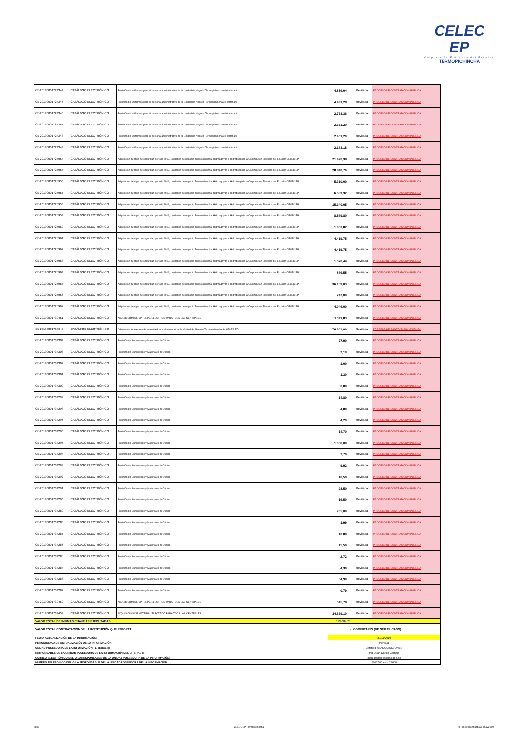CELEC EP
Corporación Eléctrica del Ecuador
TERMOPICHINCHA
| CE-20190001724344 | CATÁLOGO ELECTRÓNICO | Provisión de uniformes para el personal administrativo de la Unidad de Negocio Termopichincha e Hidrotoapi. | 4.856,04 | Revisada | PROCESO DE CONTRATACIÓN PUBLICA |
| CE-20190001724345 | CATÁLOGO ELECTRÓNICO | Provisión de uniformes para el personal administrativo de la Unidad de Negocio Termopichincha e Hidrotoapi. | 4.491,28 | Revisada | PROCESO DE CONTRATACIÓN PUBLICA |
| CE-20190001724346 | CATÁLOGO ELECTRÓNICO | Provisión de uniformes para el personal administrativo de la Unidad de Negocio Termopichincha e Hidrotoapi. | 2.733,36 | Revisada | PROCESO DE CONTRATACIÓN PUBLICA |
| CE-20190001724347 | CATÁLOGO ELECTRÓNICO | Provisión de uniformes para el personal administrativo de la Unidad de Negocio Termopichincha e Hidrotoapi. | 2.331,20 | Revisada | PROCESO DE CONTRATACIÓN PUBLICA |
| CE-20190001724348 | CATÁLOGO ELECTRÓNICO | Provisión de uniformes para el personal administrativo de la Unidad de Negocio Termopichincha e Hidrotoapi. | 2.461,20 | Revisada | PROCESO DE CONTRATACIÓN PUBLICA |
| CE-20190001724349 | CATÁLOGO ELECTRÓNICO | Provisión de uniformes para el personal administrativo de la Unidad de Negocio Termopichincha e Hidrotoapi. | 2.163,18 | Revisada | PROCESO DE CONTRATACIÓN PUBLICA |
| CE-20190001725954 | CATÁLOGO ELECTRÓNICO | Adquisición de ropa de seguridad período 2019, Unidades de negocio Termopichincha, Hidroagoyan e Hidrotioapi de la Corporación Electrica del Ecuador CELEC EP | 21.920,38 | Revisada | PROCESO DE CONTRATACIÓN PUBLICA |
| CE-20190001725955 | CATÁLOGO ELECTRÓNICO | Adquisición de ropa de seguridad período 2019, Unidades de negocio Termopichincha, Hidroagoyan e Hidrotioapi de la Corporación Electrica del Ecuador CELEC EP | 28.840,76 | Revisada | PROCESO DE CONTRATACIÓN PUBLICA |
| CE-20190001725956 | CATÁLOGO ELECTRÓNICO | Adquisición de ropa de seguridad período 2019, Unidades de negocio Termopichincha, Hidroagoyan e Hidrotioapi de la Corporación Electrica del Ecuador CELEC EP | 5.310,00 | Revisada | PROCESO DE CONTRATACIÓN PUBLICA |
| CE-20190001725957 | CATÁLOGO ELECTRÓNICO | Adquisición de ropa de seguridad período 2019, Unidades de negocio Termopichincha, Hidroagoyan e Hidrotioapi de la Corporación Electrica del Ecuador CELEC EP | 6.589,32 | Revisada | PROCESO DE CONTRATACIÓN PUBLICA |
| CE-20190001725958 | CATÁLOGO ELECTRÓNICO | Adquisición de ropa de seguridad período 2019, Unidades de negocio Termopichincha, Hidroagoyan e Hidrotioapi de la Corporación Electrica del Ecuador CELEC EP | 15.340,05 | Revisada | PROCESO DE CONTRATACIÓN PUBLICA |
| CE-20190001725959 | CATÁLOGO ELECTRÓNICO | Adquisición de ropa de seguridad período 2019, Unidades de negocio Termopichincha, Hidroagoyan e Hidrotioapi de la Corporación Electrica del Ecuador CELEC EP | 8.569,80 | Revisada | PROCESO DE CONTRATACIÓN PUBLICA |
| CE-20190001725960 | CATÁLOGO ELECTRÓNICO | Adquisición de ropa de seguridad período 2019, Unidades de negocio Termopichincha, Hidroagoyan e Hidrotioapi de la Corporación Electrica del Ecuador CELEC EP | 1.663,82 | Revisada | PROCESO DE CONTRATACIÓN PUBLICA |
| CE-20190001725961 | CATÁLOGO ELECTRÓNICO | Adquisición de ropa de seguridad período 2019, Unidades de negocio Termopichincha, Hidroagoyan e Hidrotioapi de la Corporación Electrica del Ecuador CELEC EP | 4.419,75 | Revisada | PROCESO DE CONTRATACIÓN PUBLICA |
| CE-20190001725962 | CATÁLOGO ELECTRÓNICO | Adquisición de ropa de seguridad período 2019, Unidades de negocio Termopichincha, Hidroagoyan e Hidrotioapi de la Corporación Electrica del Ecuador CELEC EP | 4.419,75 | Revisada | PROCESO DE CONTRATACIÓN PUBLICA |
| CE-20190001725963 | CATÁLOGO ELECTRÓNICO | Adquisición de ropa de seguridad período 2019, Unidades de negocio Termopichincha, Hidroagoyan e Hidrotioapi de la Corporación Electrica del Ecuador CELEC EP | 1.570,44 | Revisada | PROCESO DE CONTRATACIÓN PUBLICA |
| CE-20190001725964 | CATÁLOGO ELECTRÓNICO | Adquisición de ropa de seguridad período 2019, Unidades de negocio Termopichincha, Hidroagoyan e Hidrotioapi de la Corporación Electrica del Ecuador CELEC EP | 866,55 | Revisada | PROCESO DE CONTRATACIÓN PUBLICA |
| CE-20190001725965 | CATÁLOGO ELECTRÓNICO | Adquisición de ropa de seguridad período 2019, Unidades de negocio Termopichincha, Hidroagoyan e Hidrotioapi de la Corporación Electrica del Ecuador CELEC EP | 36.159,03 | Revisada | PROCESO DE CONTRATACIÓN PUBLICA |
| CE-20190001725966 | CATÁLOGO ELECTRÓNICO | Adquisición de ropa de seguridad período 2019, Unidades de negocio Termopichincha, Hidroagoyan e Hidrotioapi de la Corporación Electrica del Ecuador CELEC EP | 747,00 | Revisada | PROCESO DE CONTRATACIÓN PUBLICA |
| CE-20190001725967 | CATÁLOGO ELECTRÓNICO | Adquisición de ropa de seguridad período 2019, Unidades de negocio Termopichincha, Hidroagoyan e Hidrotioapi de la Corporación Electrica del Ecuador CELEC EP | 4.046,00 | Revisada | PROCESO DE CONTRATACIÓN PUBLICA |
| CE-20190001739461 | CATÁLOGO ELECTRÓNICO | ADQUISICION DE MATERIAL ELECTRICO PARA TODS LAS CENTRALES | 1.111,83 | Revisada | PROCESO DE CONTRATACIÓN PUBLICA |
| CE-20190001733649 | CATÁLOGO ELECTRÓNICO | Adquisición de calzado de seguridad para el personal de la Unidad de Negocio Termopichincha de CELEC EP. | 78.909,00 | Revisada | PROCESO DE CONTRATACIÓN PUBLICA |
| CE-20190001734304 | CATÁLOGO ELECTRÓNICO | Provisión de Suministros y Materiales de Oficina | 27,90 | Revisada | PROCESO DE CONTRATACIÓN PUBLICA |
| CE-20190001734303 | CATÁLOGO ELECTRÓNICO | Provisión de Suministros y Materiales de Oficina | 2,10 | Revisada | PROCESO DE CONTRATACIÓN PUBLICA |
| CE-20190001734302 | CATÁLOGO ELECTRÓNICO | Provisión de Suministros y Materiales de Oficina | 1,00 | Revisada | PROCESO DE CONTRATACIÓN PUBLICA |
| CE-20190001734301 | CATÁLOGO ELECTRÓNICO | Provisión de Suministros y Materiales de Oficina | 1,30 | Revisada | PROCESO DE CONTRATACIÓN PUBLICA |
| CE-20190001734300 | CATÁLOGO ELECTRÓNICO | Provisión de Suministros y Materiales de Oficina | 0,80 | Revisada | PROCESO DE CONTRATACIÓN PUBLICA |
| CE-20190001734299 | CATÁLOGO ELECTRÓNICO | Provisión de Suministros y Materiales de Oficina | 14,80 | Revisada | PROCESO DE CONTRATACIÓN PUBLICA |
| CE-20190001734298 | CATÁLOGO ELECTRÓNICO | Provisión de Suministros y Materiales de Oficina | 4,80 | Revisada | PROCESO DE CONTRATACIÓN PUBLICA |
| CE-20190001734297 | CATÁLOGO ELECTRÓNICO | Provisión de Suministros y Materiales de Oficina | 4,20 | Revisada | PROCESO DE CONTRATACIÓN PUBLICA |
| CE-20190001734296 | CATÁLOGO ELECTRÓNICO | Provisión de Suministros y Materiales de Oficina | 14,70 | Revisada | PROCESO DE CONTRATACIÓN PUBLICA |
| CE-20190001734295 | CATÁLOGO ELECTRÓNICO | Provisión de Suministros y Materiales de Oficina | 1.008,00 | Revisada | PROCESO DE CONTRATACIÓN PUBLICA |
| CE-20190001734294 | CATÁLOGO ELECTRÓNICO | Provisión de Suministros y Materiales de Oficina | 2,70 | Revisada | PROCESO DE CONTRATACIÓN PUBLICA |
| CE-20190001734293 | CATÁLOGO ELECTRÓNICO | Provisión de Suministros y Materiales de Oficina | 9,92 | Revisada | PROCESO DE CONTRATACIÓN PUBLICA |
| CE-20190001734292 | CATÁLOGO ELECTRÓNICO | Provisión de Suministros y Materiales de Oficina | 16,50 | Revisada | PROCESO DE CONTRATACIÓN PUBLICA |
| CE-20190001734291 | CATÁLOGO ELECTRÓNICO | Provisión de Suministros y Materiales de Oficina | 28,50 | Revisada | PROCESO DE CONTRATACIÓN PUBLICA |
| CE-20190001734290 | CATÁLOGO ELECTRÓNICO | Provisión de Suministros y Materiales de Oficina | 16,50 | Revisada | PROCESO DE CONTRATACIÓN PUBLICA |
| CE-20190001734289 | CATÁLOGO ELECTRÓNICO | Provisión de Suministros y Materiales de Oficina | 235,00 | Revisada | PROCESO DE CONTRATACIÓN PUBLICA |
| CE-20190001734288 | CATÁLOGO ELECTRÓNICO | Provisión de Suministros y Materiales de Oficina | 1,99 | Revisada | PROCESO DE CONTRATACIÓN PUBLICA |
| CE-20190001734287 | CATÁLOGO ELECTRÓNICO | Provisión de Suministros y Materiales de Oficina | 10,80 | Revisada | PROCESO DE CONTRATACIÓN PUBLICA |
| CE-20190001734286 | CATÁLOGO ELECTRÓNICO | Provisión de Suministros y Materiales de Oficina | 15,50 | Revisada | PROCESO DE CONTRATACIÓN PUBLICA |
| CE-20190001734285 | CATÁLOGO ELECTRÓNICO | Provisión de Suministros y Materiales de Oficina | 2,72 | Revisada | PROCESO DE CONTRATACIÓN PUBLICA |
| CE-20190001734284 | CATÁLOGO ELECTRÓNICO | Provisión de Suministros y Materiales de Oficina | 4,30 | Revisada | PROCESO DE CONTRATACIÓN PUBLICA |
| CE-20190001734283 | CATÁLOGO ELECTRÓNICO | Provisión de Suministros y Materiales de Oficina | 34,90 | Revisada | PROCESO DE CONTRATACIÓN PUBLICA |
| CE-20190001734282 | CATÁLOGO ELECTRÓNICO | Provisión de Suministros y Materiales de Oficina | 0,79 | Revisada | PROCESO DE CONTRATACIÓN PUBLICA |
| CE-20190001739460 | CATÁLOGO ELECTRÓNICO | ADQUISICION DE MATERIAL ELECTRICO PARA TODS LAS CENTRALES | 545,78 | Revisada | PROCESO DE CONTRATACIÓN PUBLICA |
| CE-20190001739459 | CATÁLOGO ELECTRÓNICO | ADQUISICION DE MATERIAL ELECTRICO PARA TODS LAS CENTRALES | 34.639,10 | Revisada | PROCESO DE CONTRATACIÓN PUBLICA |
| VALOR TOTAL DE ÍNFIMAS CUANTÍAS EJECUTADAS | | | 613.084,71 | | |
| VALOR TOTAL CONTRATACIÓN DE LA INSTITUCIÓN QUE REPORTA | | | - | COMENTARIO (DE SER EL CASO): .............................. | |
| FECHA ACTUALIZACIÓN DE LA INFORMACIÓN: | | | 30/11/2019 | | |
| PERIODICIDAD DE ACTUALIZACIÓN DE LA INFORMACIÓN: | | | mensual | | |
| UNIDAD POSEEDORA DE LA INFORMACIÓN - LITERAL i): | | | Jefatura de ADQUISICIONES | | |
| RESPONSABLE DE LA UNIDAD POSEEDORA DE LA INFORMACIÓN DEL LITERAL i): | | | Ing. Juan Carlos Cornejo | | |
| CORREO ELECTRÓNICO DEL O LA RESPONSABLE DE LA UNIDAD POSEEDORA DE LA INFORMACIÓN: | | | juan.cornejo@celec.gob.ec | | |
| NÚMERO TELEFÓNICO DEL O LA RESPONSABLE DE LA UNIDAD POSEEDORA DE LA INFORMACIÓN: | | | 2992500 ext-. 23600 | | |
6de6 CELEC EP Termopichincha i) Pro-precontractuales-nov2019